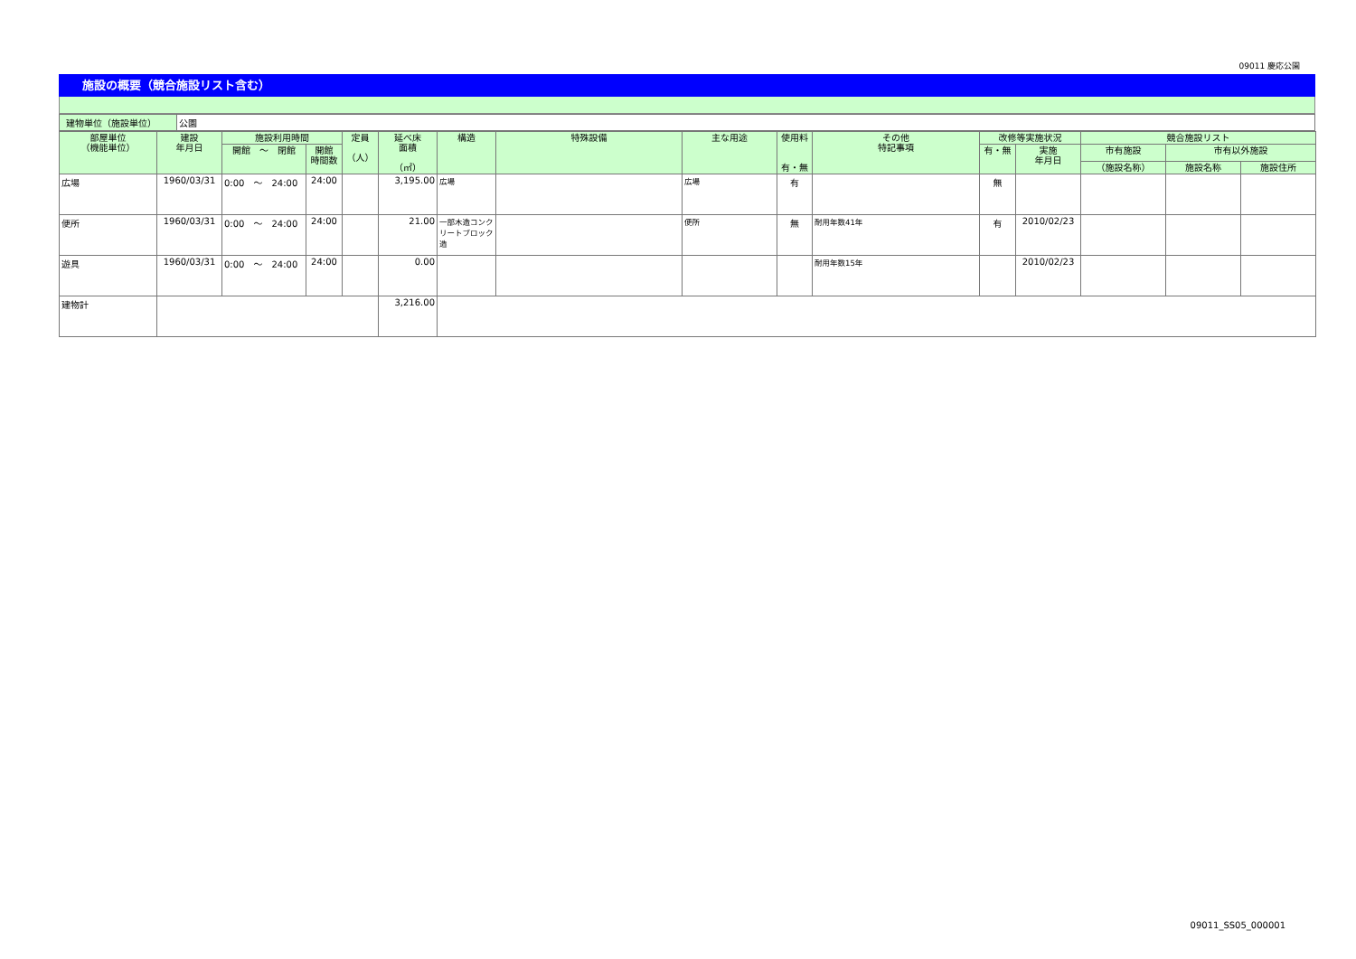09011 慶応公園
施設の概要（競合施設リスト含む）
| 建物単位（施設単位） | 公園 |
| 部屋単位 （機能単位） | 建設 年月日 | 施設利用時間 | | 定員 （人） | 延べ床 面積 （㎡） | 構造 | 特殊設備 | 主な用途 | 使用料 有・無 | その他 特記事項 | 改修等実施状況 | | 競合施設リスト | | |
| --- | --- | --- | --- | --- | --- | --- | --- | --- | --- | --- | --- | --- | --- | --- | --- |
| | | 開館 ～ 閉館 | 開館 時間数 | | | | | | | | 有・無 | 実施 年月日 | 市有施設 | 市有以外施設 | |
| | | | | | | | | | | | | | （施設名称） | 施設名称 | 施設住所 |
| 広場 | 1960/03/31 | 0:00 ～ 24:00 | 24:00 | | 3,195.00 | 広場 | | 広場 | 有 | | 無 | | | | |
| 便所 | 1960/03/31 | 0:00 ～ 24:00 | 24:00 | | 21.00 | 一部木造コンクリートブロック造 | | 便所 | 無 | 耐用年数41年 | 有 | 2010/02/23 | | | |
| 遊具 | 1960/03/31 | 0:00 ～ 24:00 | 24:00 | | 0.00 | | | | | 耐用年数15年 | | 2010/02/23 | | | |
| 建物計 | | | | | 3,216.00 | | | | | | | | | | |
09011_SS05_000001